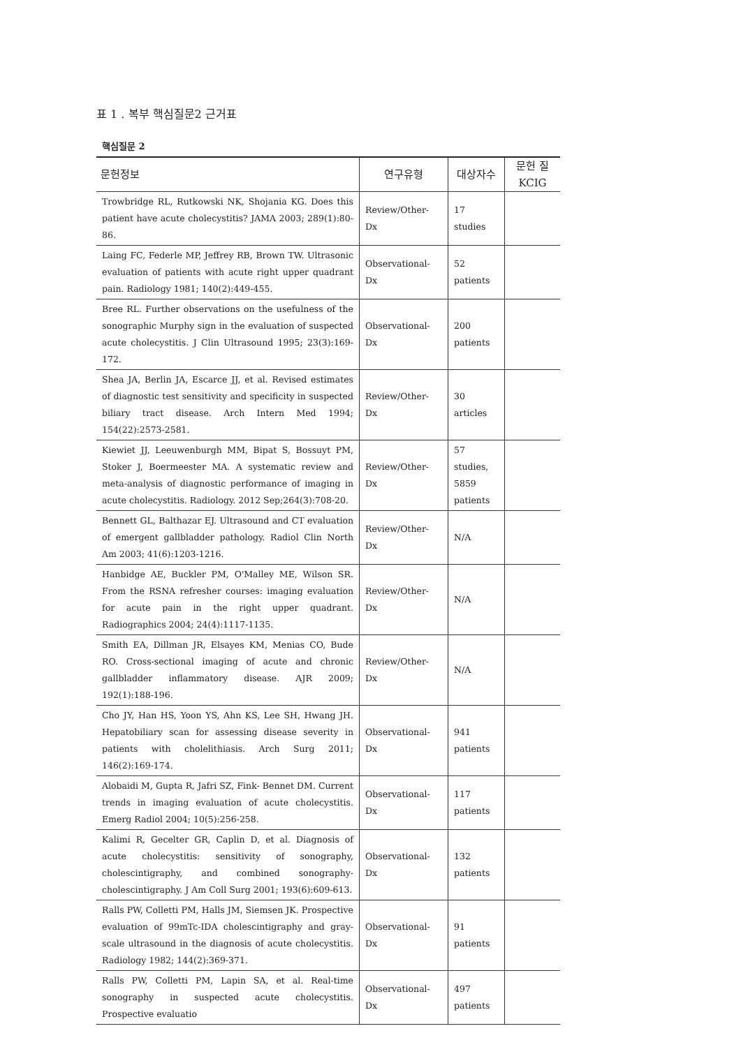표 1 . 복부 핵심질문2 근거표
핵심질문 2
| 문헌정보 | 연구유형 | 대상자수 | 문헌 질 KCIG |
| --- | --- | --- | --- |
| Trowbridge RL, Rutkowski NK, Shojania KG. Does this patient have acute cholecystitis? JAMA 2003; 289(1):80-86. | Review/Other- Dx | 17 studies | |
| Laing FC, Federle MP, Jeffrey RB, Brown TW. Ultrasonic evaluation of patients with acute right upper quadrant pain. Radiology 1981; 140(2):449-455. | Observational- Dx | 52 patients | |
| Bree RL. Further observations on the usefulness of the sonographic Murphy sign in the evaluation of suspected acute cholecystitis. J Clin Ultrasound 1995; 23(3):169-172. | Observational- Dx | 200 patients | |
| Shea JA, Berlin JA, Escarce JJ, et al. Revised estimates of diagnostic test sensitivity and specificity in suspected biliary tract disease. Arch Intern Med 1994; 154(22):2573-2581. | Review/Other- Dx | 30 articles | |
| Kiewiet JJ, Leeuwenburgh MM, Bipat S, Bossuyt PM, Stoker J, Boermeester MA. A systematic review and meta-analysis of diagnostic performance of imaging in acute cholecystitis. Radiology. 2012 Sep;264(3):708-20. | Review/Other- Dx | 57 studies, 5859 patients | |
| Bennett GL, Balthazar EJ. Ultrasound and CT evaluation of emergent gallbladder pathology. Radiol Clin North Am 2003; 41(6):1203-1216. | Review/Other- Dx | N/A | |
| Hanbidge AE, Buckler PM, O'Malley ME, Wilson SR. From the RSNA refresher courses: imaging evaluation for acute pain in the right upper quadrant. Radiographics 2004; 24(4):1117-1135. | Review/Other- Dx | N/A | |
| Smith EA, Dillman JR, Elsayes KM, Menias CO, Bude RO. Cross-sectional imaging of acute and chronic gallbladder inflammatory disease. AJR 2009; 192(1):188-196. | Review/Other- Dx | N/A | |
| Cho JY, Han HS, Yoon YS, Ahn KS, Lee SH, Hwang JH. Hepatobiliary scan for assessing disease severity in patients with cholelithiasis. Arch Surg 2011; 146(2):169-174. | Observational- Dx | 941 patients | |
| Alobaidi M, Gupta R, Jafri SZ, Fink- Bennet DM. Current trends in imaging evaluation of acute cholecystitis. Emerg Radiol 2004; 10(5):256-258. | Observational- Dx | 117 patients | |
| Kalimi R, Gecelter GR, Caplin D, et al. Diagnosis of acute cholecystitis: sensitivity of sonography, cholescintigraphy, and combined sonography-cholescintigraphy. J Am Coll Surg 2001; 193(6):609-613. | Observational- Dx | 132 patients | |
| Ralls PW, Colletti PM, Halls JM, Siemsen JK. Prospective evaluation of 99mTc-IDA cholescintigraphy and gray-scale ultrasound in the diagnosis of acute cholecystitis. Radiology 1982; 144(2):369-371. | Observational- Dx | 91 patients | |
| Ralls PW, Colletti PM, Lapin SA, et al. Real-time sonography in suspected acute cholecystitis. Prospective evaluatio | Observational- Dx | 497 patients | |